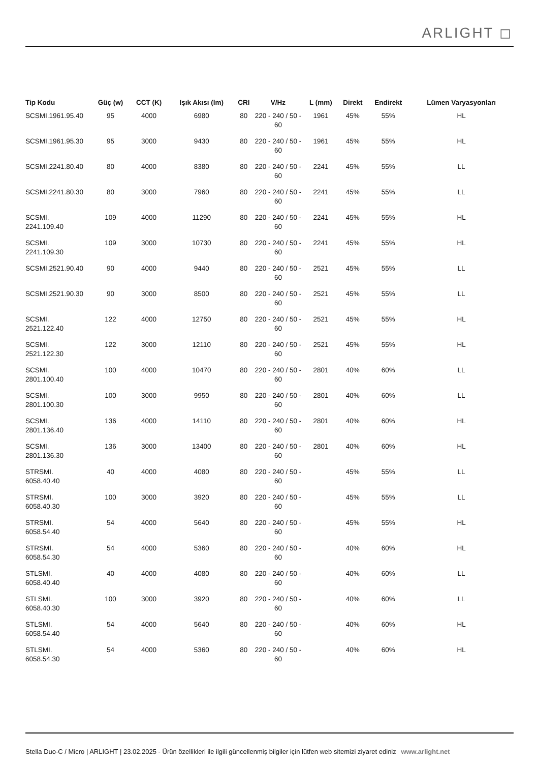ARLIGHT ◻
| Tip Kodu | Güç (w) | CCT (K) | Işık Akısı (lm) | CRI | V/Hz | L (mm) | Direkt | Endirekt | Lümen Varyasyonları |
| --- | --- | --- | --- | --- | --- | --- | --- | --- | --- |
| SCSMI.1961.95.40 | 95 | 4000 | 6980 | 80 | 220 - 240 / 50 - 60 | 1961 | 45% | 55% | HL |
| SCSMI.1961.95.30 | 95 | 3000 | 9430 | 80 | 220 - 240 / 50 - 60 | 1961 | 45% | 55% | HL |
| SCSMI.2241.80.40 | 80 | 4000 | 8380 | 80 | 220 - 240 / 50 - 60 | 2241 | 45% | 55% | LL |
| SCSMI.2241.80.30 | 80 | 3000 | 7960 | 80 | 220 - 240 / 50 - 60 | 2241 | 45% | 55% | LL |
| SCSMI. 2241.109.40 | 109 | 4000 | 11290 | 80 | 220 - 240 / 50 - 60 | 2241 | 45% | 55% | HL |
| SCSMI. 2241.109.30 | 109 | 3000 | 10730 | 80 | 220 - 240 / 50 - 60 | 2241 | 45% | 55% | HL |
| SCSMI.2521.90.40 | 90 | 4000 | 9440 | 80 | 220 - 240 / 50 - 60 | 2521 | 45% | 55% | LL |
| SCSMI.2521.90.30 | 90 | 3000 | 8500 | 80 | 220 - 240 / 50 - 60 | 2521 | 45% | 55% | LL |
| SCSMI. 2521.122.40 | 122 | 4000 | 12750 | 80 | 220 - 240 / 50 - 60 | 2521 | 45% | 55% | HL |
| SCSMI. 2521.122.30 | 122 | 3000 | 12110 | 80 | 220 - 240 / 50 - 60 | 2521 | 45% | 55% | HL |
| SCSMI. 2801.100.40 | 100 | 4000 | 10470 | 80 | 220 - 240 / 50 - 60 | 2801 | 40% | 60% | LL |
| SCSMI. 2801.100.30 | 100 | 3000 | 9950 | 80 | 220 - 240 / 50 - 60 | 2801 | 40% | 60% | LL |
| SCSMI. 2801.136.40 | 136 | 4000 | 14110 | 80 | 220 - 240 / 50 - 60 | 2801 | 40% | 60% | HL |
| SCSMI. 2801.136.30 | 136 | 3000 | 13400 | 80 | 220 - 240 / 50 - 60 | 2801 | 40% | 60% | HL |
| STRSMI. 6058.40.40 | 40 | 4000 | 4080 | 80 | 220 - 240 / 50 - 60 | | 45% | 55% | LL |
| STRSMI. 6058.40.30 | 100 | 3000 | 3920 | 80 | 220 - 240 / 50 - 60 | | 45% | 55% | LL |
| STRSMI. 6058.54.40 | 54 | 4000 | 5640 | 80 | 220 - 240 / 50 - 60 | | 45% | 55% | HL |
| STRSMI. 6058.54.30 | 54 | 4000 | 5360 | 80 | 220 - 240 / 50 - 60 | | 40% | 60% | HL |
| STLSMI. 6058.40.40 | 40 | 4000 | 4080 | 80 | 220 - 240 / 50 - 60 | | 40% | 60% | LL |
| STLSMI. 6058.40.30 | 100 | 3000 | 3920 | 80 | 220 - 240 / 50 - 60 | | 40% | 60% | LL |
| STLSMI. 6058.54.40 | 54 | 4000 | 5640 | 80 | 220 - 240 / 50 - 60 | | 40% | 60% | HL |
| STLSMI. 6058.54.30 | 54 | 4000 | 5360 | 80 | 220 - 240 / 50 - 60 | | 40% | 60% | HL |
Stella Duo-C / Micro | ARLIGHT | 23.02.2025 - Ürün özellikleri ile ilgili güncellenmiş bilgiler için lütfen web sitemizi ziyaret ediniz www.arlight.net